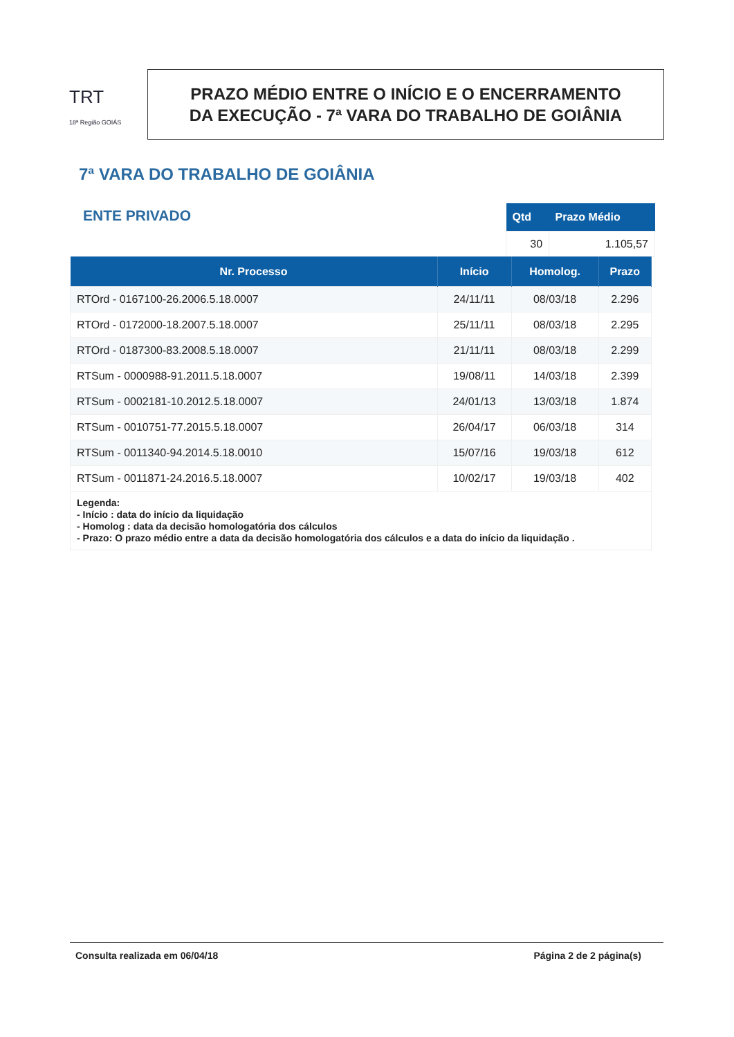TRT
18ª Região GOIÁS
PRAZO MÉDIO ENTRE O INÍCIO E O ENCERRAMENTO
DA EXECUÇÃO - 7ª VARA DO TRABALHO DE GOIÂNIA
7ª VARA DO TRABALHO DE GOIÂNIA
ENTE PRIVADO
| Qtd | Prazo Médio |
| --- | --- |
| 30 | 1.105,57 |
| Nr. Processo | Início | Homolog. | Prazo |
| --- | --- | --- | --- |
| RTOrd - 0167100-26.2006.5.18.0007 | 24/11/11 | 08/03/18 | 2.296 |
| RTOrd - 0172000-18.2007.5.18.0007 | 25/11/11 | 08/03/18 | 2.295 |
| RTOrd - 0187300-83.2008.5.18.0007 | 21/11/11 | 08/03/18 | 2.299 |
| RTSum - 0000988-91.2011.5.18.0007 | 19/08/11 | 14/03/18 | 2.399 |
| RTSum - 0002181-10.2012.5.18.0007 | 24/01/13 | 13/03/18 | 1.874 |
| RTSum - 0010751-77.2015.5.18.0007 | 26/04/17 | 06/03/18 | 314 |
| RTSum - 0011340-94.2014.5.18.0010 | 15/07/16 | 19/03/18 | 612 |
| RTSum - 0011871-24.2016.5.18.0007 | 10/02/17 | 19/03/18 | 402 |
| Legenda: - Início : data do início da liquidação - Homolog : data da decisão homologatória dos cálculos - Prazo: O prazo médio entre a data da decisão homologatória dos cálculos e a data do início da liquidação . | | | |
Consulta realizada em 06/04/18 Página 2 de 2 página(s)